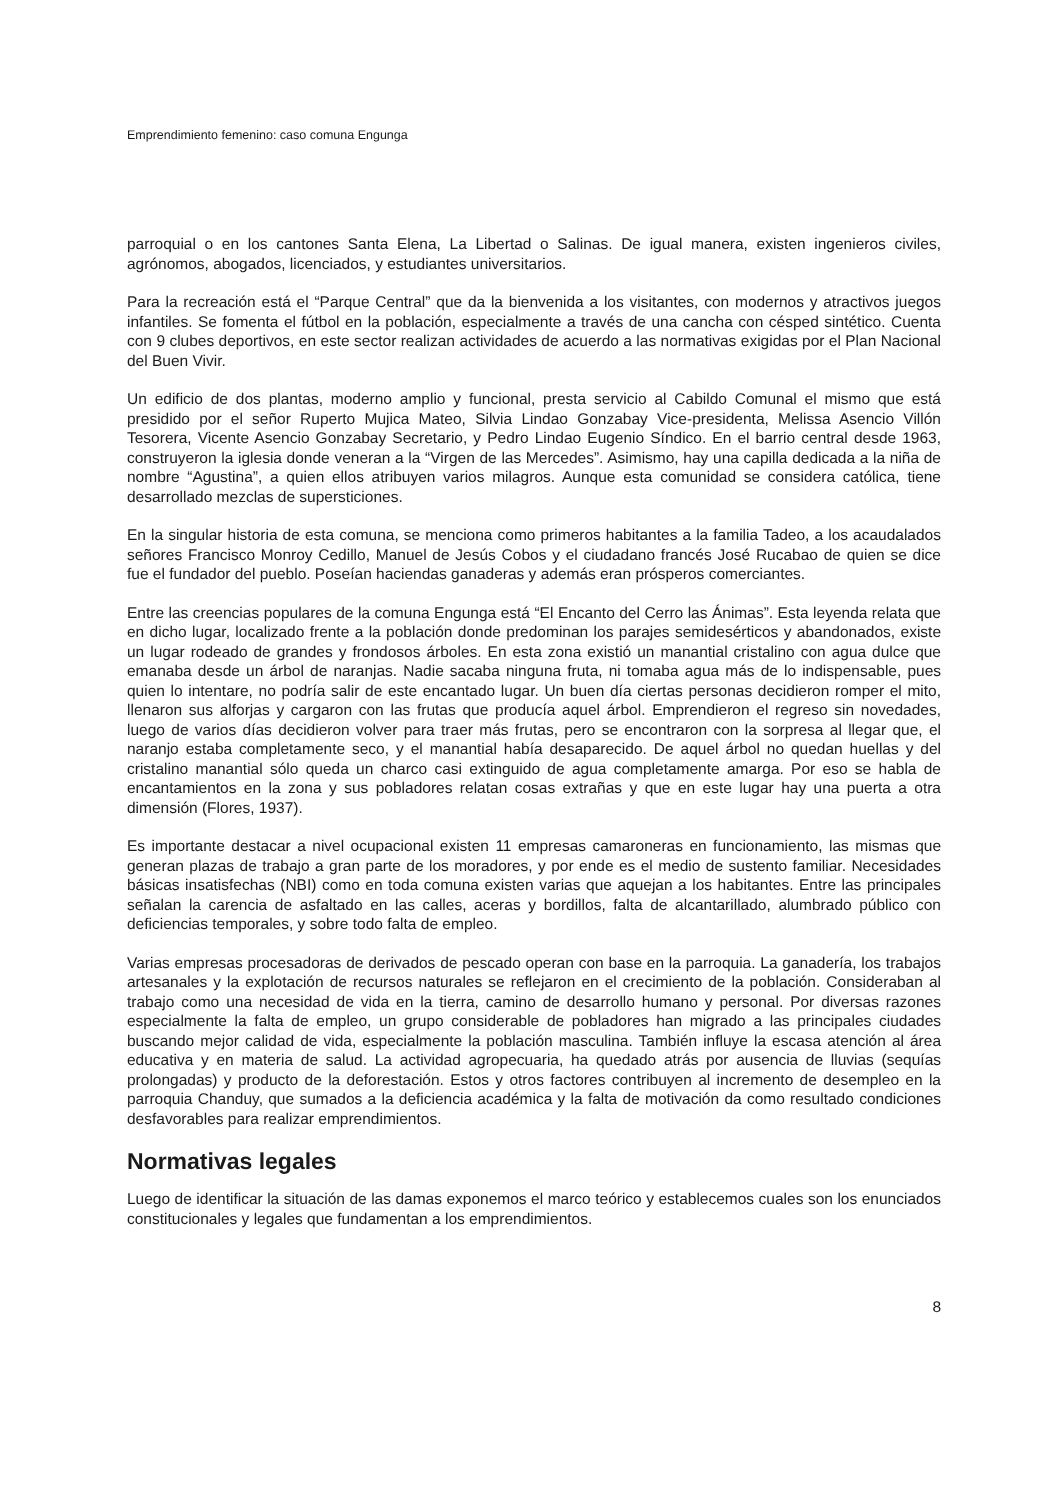Emprendimiento femenino: caso comuna Engunga
parroquial o en los cantones Santa Elena, La Libertad o Salinas. De igual manera, existen ingenieros civiles, agrónomos, abogados, licenciados, y estudiantes universitarios.
Para la recreación está el “Parque Central” que da la bienvenida a los visitantes, con modernos y atractivos juegos infantiles. Se fomenta el fútbol en la población, especialmente a través de una cancha con césped sintético. Cuenta con 9 clubes deportivos, en este sector realizan actividades de acuerdo a las normativas exigidas por el Plan Nacional del Buen Vivir.
Un edificio de dos plantas, moderno amplio y funcional, presta servicio al Cabildo Comunal el mismo que está presidido por el señor Ruperto Mujica Mateo, Silvia Lindao Gonzabay Vice-presidenta, Melissa Asencio Villón Tesorera, Vicente Asencio Gonzabay Secretario, y Pedro Lindao Eugenio Síndico. En el barrio central desde 1963, construyeron la iglesia donde veneran a la “Virgen de las Mercedes”. Asimismo, hay una capilla dedicada a la niña de nombre “Agustina”, a quien ellos atribuyen varios milagros. Aunque esta comunidad se considera católica, tiene desarrollado mezclas de supersticiones.
En la singular historia de esta comuna, se menciona como primeros habitantes a la familia Tadeo, a los acaudalados señores Francisco Monroy Cedillo, Manuel de Jesús Cobos y el ciudadano francés José Rucabao de quien se dice fue el fundador del pueblo. Poseían haciendas ganaderas y además eran prósperos comerciantes.
Entre las creencias populares de la comuna Engunga está “El Encanto del Cerro las Ánimas”. Esta leyenda relata que en dicho lugar, localizado frente a la población donde predominan los parajes semidesérticos y abandonados, existe un lugar rodeado de grandes y frondosos árboles. En esta zona existió un manantial cristalino con agua dulce que emanaba desde un árbol de naranjas. Nadie sacaba ninguna fruta, ni tomaba agua más de lo indispensable, pues quien lo intentare, no podría salir de este encantado lugar. Un buen día ciertas personas decidieron romper el mito, llenaron sus alforjas y cargaron con las frutas que producía aquel árbol. Emprendieron el regreso sin novedades, luego de varios días decidieron volver para traer más frutas, pero se encontraron con la sorpresa al llegar que, el naranjo estaba completamente seco, y el manantial había desaparecido. De aquel árbol no quedan huellas y del cristalino manantial sólo queda un charco casi extinguido de agua completamente amarga. Por eso se habla de encantamientos en la zona y sus pobladores relatan cosas extrañas y que en este lugar hay una puerta a otra dimensión (Flores, 1937).
Es importante destacar a nivel ocupacional existen 11 empresas camaroneras en funcionamiento, las mismas que generan plazas de trabajo a gran parte de los moradores, y por ende es el medio de sustento familiar. Necesidades básicas insatisfechas (NBI) como en toda comuna existen varias que aquejan a los habitantes. Entre las principales señalan la carencia de asfaltado en las calles, aceras y bordillos, falta de alcantarillado, alumbrado público con deficiencias temporales, y sobre todo falta de empleo.
Varias empresas procesadoras de derivados de pescado operan con base en la parroquia. La ganadería, los trabajos artesanales y la explotación de recursos naturales se reflejaron en el crecimiento de la población. Consideraban al trabajo como una necesidad de vida en la tierra, camino de desarrollo humano y personal. Por diversas razones especialmente la falta de empleo, un grupo considerable de pobladores han migrado a las principales ciudades buscando mejor calidad de vida, especialmente la población masculina. También influye la escasa atención al área educativa y en materia de salud. La actividad agropecuaria, ha quedado atrás por ausencia de lluvias (sequías prolongadas) y producto de la deforestación. Estos y otros factores contribuyen al incremento de desempleo en la parroquia Chanduy, que sumados a la deficiencia académica y la falta de motivación da como resultado condiciones desfavorables para realizar emprendimientos.
Normativas legales
Luego de identificar la situación de las damas exponemos el marco teórico y establecemos cuales son los enunciados constitucionales y legales que fundamentan a los emprendimientos.
8